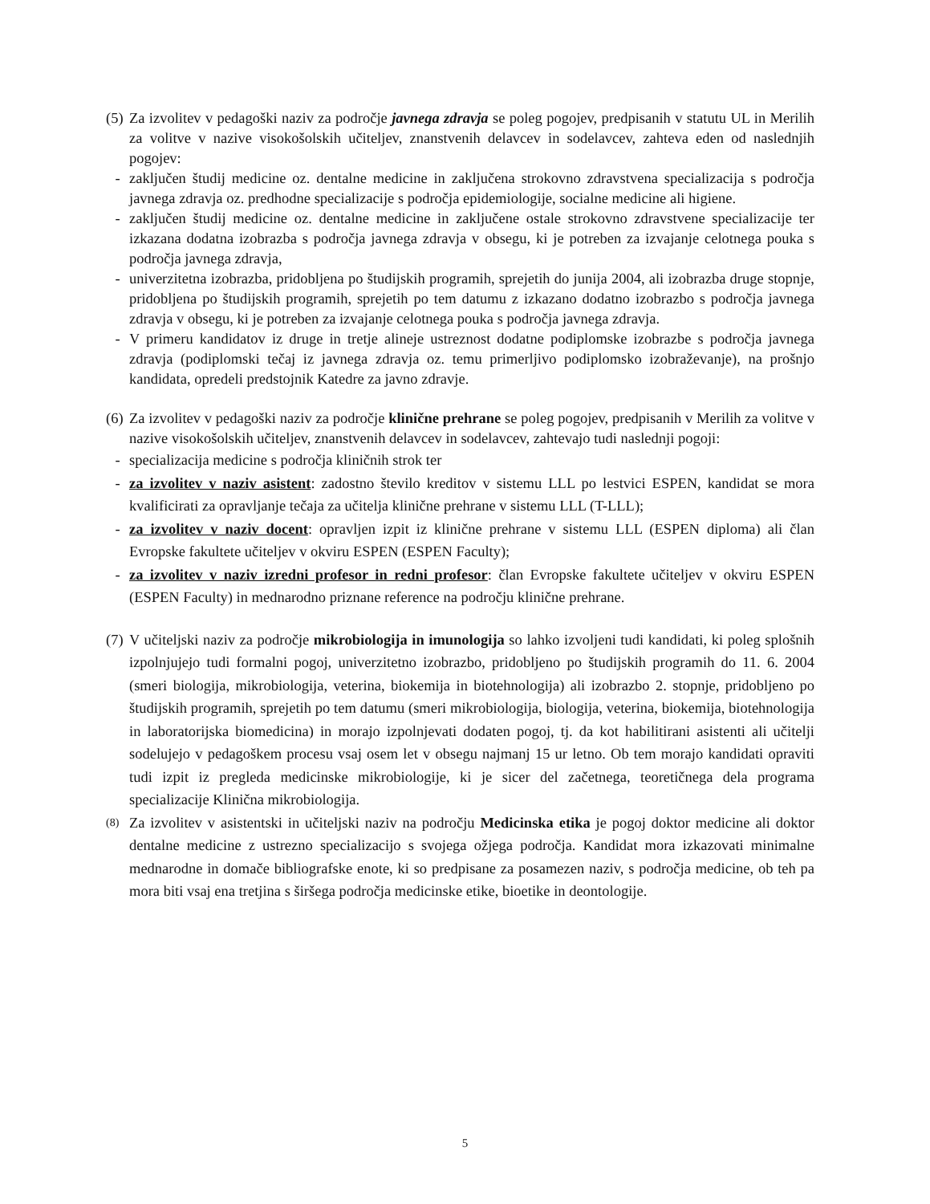(5) Za izvolitev v pedagoški naziv za področje javnega zdravja se poleg pogojev, predpisanih v statutu UL in Merilih za volitve v nazive visokošolskih učiteljev, znanstvenih delavcev in sodelavcev, zahteva eden od naslednjih pogojev:
- zaključen študij medicine oz. dentalne medicine in zaključena strokovno zdravstvena specializacija s področja javnega zdravja oz. predhodne specializacije s področja epidemiologije, socialne medicine ali higiene.
- zaključen študij medicine oz. dentalne medicine in zaključene ostale strokovno zdravstvene specializacije ter izkazana dodatna izobrazba s področja javnega zdravja v obsegu, ki je potreben za izvajanje celotnega pouka s področja javnega zdravja,
- univerzitetna izobrazba, pridobljena po študijskih programih, sprejetih do junija 2004, ali izobrazba druge stopnje, pridobljena po študijskih programih, sprejetih po tem datumu z izkazano dodatno izobrazbo s področja javnega zdravja v obsegu, ki je potreben za izvajanje celotnega pouka s področja javnega zdravja.
- V primeru kandidatov iz druge in tretje alineje ustreznost dodatne podiplomske izobrazbe s področja javnega zdravja (podiplomski tečaj iz javnega zdravja oz. temu primerljivo podiplomsko izobraževanje), na prošnjo kandidata, opredeli predstojnik Katedre za javno zdravje.
(6) Za izvolitev v pedagoški naziv za področje klinične prehrane se poleg pogojev, predpisanih v Merilih za volitve v nazive visokošolskih učiteljev, znanstvenih delavcev in sodelavcev, zahtevajo tudi naslednji pogoji:
- specializacija medicine s področja kliničnih strok ter
- za izvolitev v naziv asistent: zadostno število kreditov v sistemu LLL po lestvici ESPEN, kandidat se mora kvalificirati za opravljanje tečaja za učitelja klinične prehrane v sistemu LLL (T-LLL);
- za izvolitev v naziv docent: opravljen izpit iz klinične prehrane v sistemu LLL (ESPEN diploma) ali član Evropske fakultete učiteljev v okviru ESPEN (ESPEN Faculty);
- za izvolitev v naziv izredni profesor in redni profesor: član Evropske fakultete učiteljev v okviru ESPEN (ESPEN Faculty) in mednarodno priznane reference na področju klinične prehrane.
(7) V učiteljski naziv za področje mikrobiologija in imunologija so lahko izvoljeni tudi kandidati, ki poleg splošnih izpolnjujejo tudi formalni pogoj, univerzitetno izobrazbo, pridobljeno po študijskih programih do 11. 6. 2004 (smeri biologija, mikrobiologija, veterina, biokemija in biotehnologija) ali izobrazbo 2. stopnje, pridobljeno po študijskih programih, sprejetih po tem datumu (smeri mikrobiologija, biologija, veterina, biokemija, biotehnologija in laboratorijska biomedicina) in morajo izpolnjevati dodaten pogoj, tj. da kot habilitirani asistenti ali učitelji sodelujejo v pedagoškem procesu vsaj osem let v obsegu najmanj 15 ur letno. Ob tem morajo kandidati opraviti tudi izpit iz pregleda medicinske mikrobiologije, ki je sicer del začetnega, teoretičnega dela programa specializacije Klinična mikrobiologija.
(8) Za izvolitev v asistentski in učiteljski naziv na področju Medicinska etika je pogoj doktor medicine ali doktor dentalne medicine z ustrezno specializacijo s svojega ožjega področja. Kandidat mora izkazovati minimalne mednarodne in domače bibliografske enote, ki so predpisane za posamezen naziv, s področja medicine, ob teh pa mora biti vsaj ena tretjina s širšega področja medicinske etike, bioetike in deontologije.
5